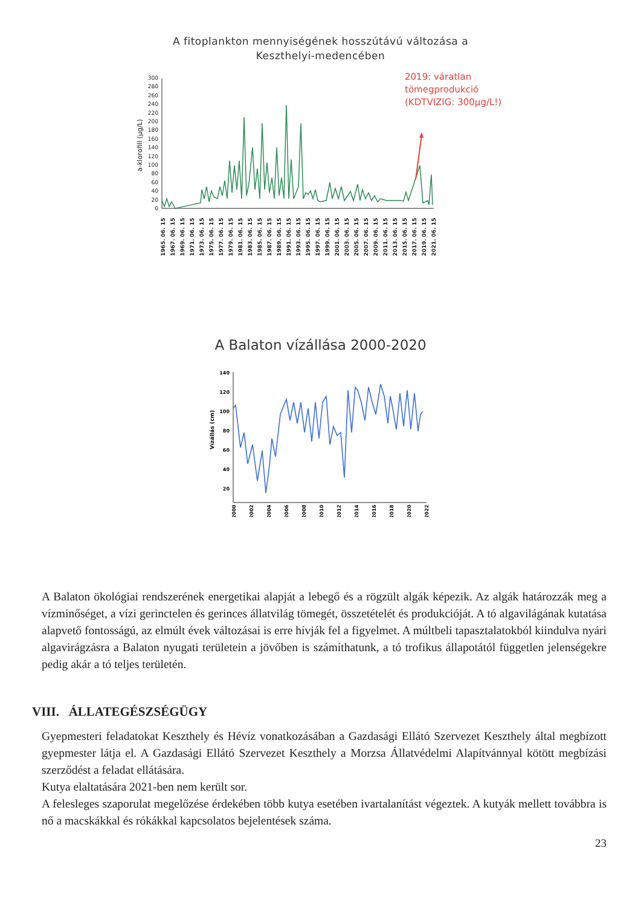A fitoplankton mennyiségének hosszútávú változása a
Keszthelyi-medencében
2019: váratlan
tömegprodukció
(KDTVIZIG: 300µg/L!)
a-klorofill (µg/L)
300
280
260
240
220
200
180
160
140
120
100
80
60
40
20
0
1965. 06. 15
1967. 06. 15
1969. 06. 15
1971. 06. 15
1973. 06. 15
1975. 06. 15
1977. 06. 15
1979. 06. 15
1981. 06. 15
1983. 06. 15
1985. 06. 15
1987. 06. 15
1989. 06. 15
1991. 06. 15
1993. 06. 15
1995. 06. 15
1997. 06. 15
1999. 06. 15
2001. 06. 15
2003. 06. 15
2005. 06. 15
2007. 06. 15
2009. 06. 15
2011. 06. 15
2013. 06. 15
2015. 06. 15
2017. 06. 15
2019. 06. 15
2021. 06. 15
A Balaton vízállása 2000-2020
Vízállás (cm)
140
120
100
80
60
40
20
2000
2002
2004
2006
2008
2010
2012
2014
2016
2018
2020
2022
A Balaton ökológiai rendszerének energetikai alapját a lebegő és a rögzült algák képezik. Az algák határozzák meg a vízminőséget, a vízi gerinctelen és gerinces állatvilág tömegét, összetételét és produkcióját. A tó algavilágának kutatása alapvető fontosságú, az elmúlt évek változásai is erre hívják fel a figyelmet. A múltbeli tapasztalatokból kiindulva nyári algavirágzásra a Balaton nyugati területein a jövőben is számíthatunk, a tó trofikus állapotától független jelenségekre pedig akár a tó teljes területén.
VIII. ÁLLATEGÉSZSÉGÜGY
Gyepmesteri feladatokat Keszthely és Hévíz vonatkozásában a Gazdasági Ellátó Szervezet Keszthely által megbízott gyepmester látja el. A Gazdasági Ellátó Szervezet Keszthely a Morzsa Állatvédelmi Alapítvánnyal kötött megbízási szerződést a feladat ellátására.
Kutya elaltatására 2021-ben nem került sor.
A felesleges szaporulat megelőzése érdekében több kutya esetében ivartalanítást végeztek. A kutyák mellett továbbra is nő a macskákkal és rókákkal kapcsolatos bejelentések száma.
23